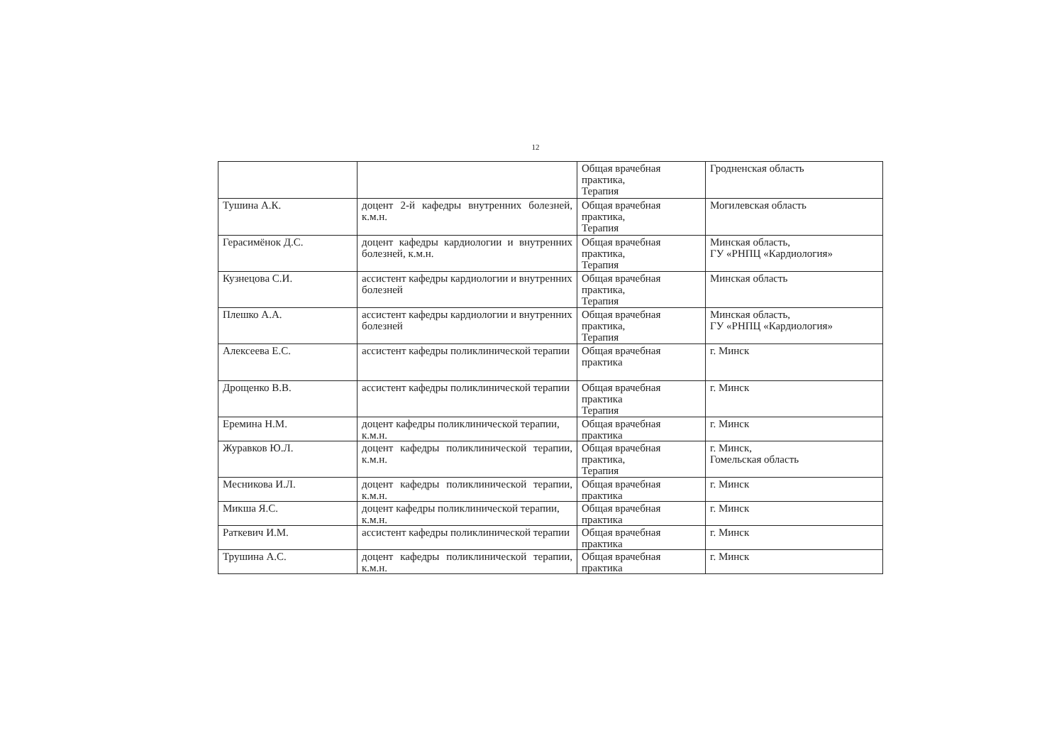12
| | | Общая врачебная практика, Терапия | Гродненская область |
| Тушина А.К. | доцент 2-й кафедры внутренних болезней, к.м.н. | Общая врачебная практика, Терапия | Могилевская область |
| Герасимёнок Д.С. | доцент кафедры кардиологии и внутренних болезней, к.м.н. | Общая врачебная практика, Терапия | Минская область, ГУ «РНПЦ «Кардиология» |
| Кузнецова С.И. | ассистент кафедры кардиологии и внутренних болезней | Общая врачебная практика, Терапия | Минская область |
| Плешко А.А. | ассистент кафедры кардиологии и внутренних болезней | Общая врачебная практика, Терапия | Минская область, ГУ «РНПЦ «Кардиология» |
| Алексеева Е.С. | ассистент кафедры поликлинической терапии | Общая врачебная практика | г. Минск |
| Дрощенко В.В. | ассистент кафедры поликлинической терапии | Общая врачебная практика Терапия | г. Минск |
| Еремина Н.М. | доцент кафедры поликлинической терапии, к.м.н. | Общая врачебная практика | г. Минск |
| Журавков Ю.Л. | доцент кафедры поликлинической терапии, к.м.н. | Общая врачебная практика, Терапия | г. Минск, Гомельская область |
| Месникова И.Л. | доцент кафедры поликлинической терапии, к.м.н. | Общая врачебная практика | г. Минск |
| Микша Я.С. | доцент кафедры поликлинической терапии, к.м.н. | Общая врачебная практика | г. Минск |
| Раткевич И.М. | ассистент кафедры поликлинической терапии | Общая врачебная практика | г. Минск |
| Трушина А.С. | доцент кафедры поликлинической терапии, к.м.н. | Общая врачебная практика | г. Минск |